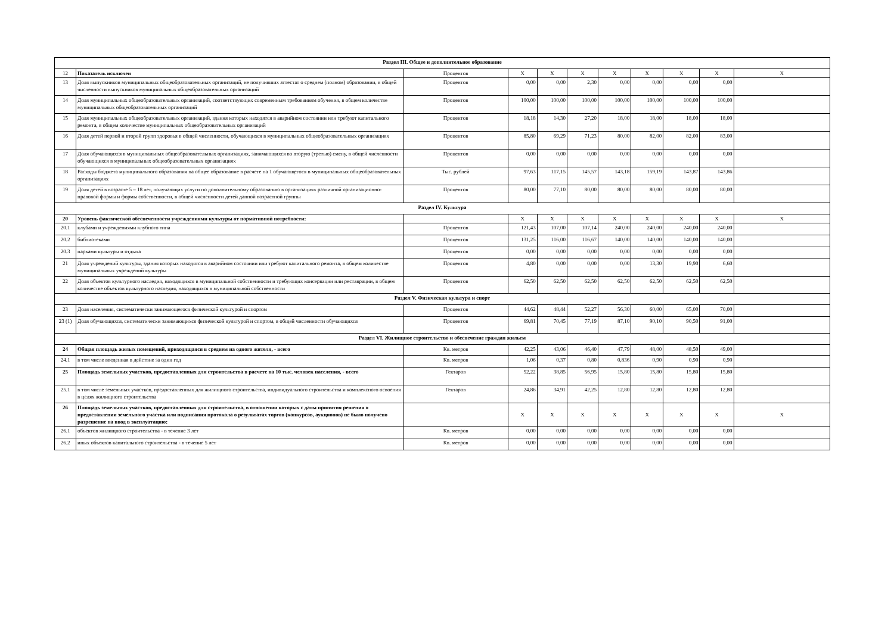| Раздел III. Общее и дополнительное образование | | | | | | | | | | |
| 12 | Показатель исключен | Процентов | X | X | X | X | X | X | X | X |
| 13 | Доля выпускников муниципальных общеобразовательных организаций, не получивших аттестат о среднем (полном) образовании, в общей численности выпускников муниципальных общеобразовательных организаций | Процентов | 0,00 | 0,00 | 2,30 | 0,00 | 0,00 | 0,00 | 0,00 | |
| 14 | Доля муниципальных общеобразовательных организаций, соответствующих современным требованиям обучения, в общем количестве муниципальных общеобразовательных организаций | Процентов | 100,00 | 100,00 | 100,00 | 100,00 | 100,00 | 100,00 | 100,00 | |
| 15 | Доля муниципальных общеобразовательных организаций, здания которых находятся в аварийном состоянии или требуют капитального ремонта, в общем количестве муниципальных общеобразовательных организаций | Процентов | 18,18 | 14,30 | 27,20 | 18,00 | 18,00 | 18,00 | 18,00 | |
| 16 | Доля детей первой и второй групп здоровья в общей численности, обучающихся в муниципальных общеобразовательных организациях | Процентов | 85,80 | 69,29 | 71,23 | 80,00 | 82,00 | 82,00 | 83,00 | |
| 17 | Доля обучающихся в муниципальных общеобразовательных организациях, занимающихся во вторую (третью) смену, в общей численности обучающихся в муниципальных общеобразовательных организациях | Процентов | 0,00 | 0,00 | 0,00 | 0,00 | 0,00 | 0,00 | 0,00 | |
| 18 | Расходы бюджета муниципального образования на общее образование в расчете на 1 обучающегося в муниципальных общеобразовательных организациях | Тыс. рублей | 97,63 | 117,15 | 145,57 | 143,18 | 159,19 | 143,87 | 143,86 | |
| 19 | Доля детей в возрасте 5 – 18 лет, получающих услуги по дополнительному образованию в организациях различной организационно-правовой формы и формы собственности, в общей численности детей данной возрастной группы | Процентов | 80,00 | 77,10 | 80,00 | 80,00 | 80,00 | 80,00 | 80,00 | |
| Раздел IV. Культура | | | | | | | | | | |
| 20 | Уровень фактической обеспеченности учреждениями культуры от нормативной потребности: | | X | X | X | X | X | X | X | X |
| 20.1 | клубами и учреждениями клубного типа | Процентов | 121,43 | 107,00 | 107,14 | 240,00 | 240,00 | 240,00 | 240,00 | |
| 20.2 | библиотеками | Процентов | 131,25 | 116,00 | 116,67 | 140,00 | 140,00 | 140,00 | 140,00 | |
| 20.3 | парками культуры и отдыха | Процентов | 0,00 | 0,00 | 0,00 | 0,00 | 0,00 | 0,00 | 0,00 | |
| 21 | Доля учреждений культуры, здания которых находятся в аварийном состоянии или требуют капитального ремонта, в общем количестве муниципальных учреждений культуры | Процентов | 4,80 | 0,00 | 0,00 | 0,00 | 13,30 | 19,90 | 6,60 | |
| 22 | Доля объектов культурного наследия, находящихся в муниципальной собственности и требующих консервации или реставрации, в общем количестве объектов культурного наследия, находящихся в муниципальной собственности | Процентов | 62,50 | 62,50 | 62,50 | 62,50 | 62,50 | 62,50 | 62,50 | |
| Раздел V. Физическая культура и спорт | | | | | | | | | | |
| 23 | Доля населения, систематически занимающегося физической культурой и спортом | Процентов | 44,62 | 48,44 | 52,27 | 56,30 | 60,00 | 65,00 | 70,00 | |
| 23 (1) | Доля обучающихся, систематически занимающихся физической культурой и спортом, в общей численности обучающихся | Процентов | 69,81 | 70,45 | 77,19 | 87,10 | 90,10 | 90,50 | 91,00 | |
| Раздел VI. Жилищное строительство и обеспечение граждан жильем | | | | | | | | | | |
| 24 | Общая площадь жилых помещений, приходящаяся в среднем на одного жителя, - всего | Кв. метров | 42,25 | 43,06 | 46,40 | 47,79 | 48,00 | 48,50 | 49,00 | |
| 24.1 | в том числе введенная в действие за один год | Кв. метров | 1,06 | 0,37 | 0,80 | 0,836 | 0,90 | 0,90 | 0,90 | |
| 25 | Площадь земельных участков, предоставленных для строительства в расчете на 10 тыс. человек населения, - всего | Гектаров | 52,22 | 38,85 | 56,95 | 15,80 | 15,80 | 15,80 | 15,80 | |
| 25.1 | в том числе земельных участков, предоставленных для жилищного строительства, индивидуального строительства и комплексного освоения в целях жилищного строительства | Гектаров | 24,86 | 34,91 | 42,25 | 12,80 | 12,80 | 12,80 | 12,80 | |
| 26 | Площадь земельных участков, предоставленных для строительства, в отношении которых с даты принятия решения о предоставлении земельного участка или подписания протокола о результатах торгов (конкурсов, аукционов) не было получено разрешение на ввод в эксплуатацию: | | X | X | X | X | X | X | X | X |
| 26.1 | объектов жилищного строительства - в течение 3 лет | Кв. метров | 0,00 | 0,00 | 0,00 | 0,00 | 0,00 | 0,00 | 0,00 | |
| 26.2 | иных объектов капитального строительства - в течение 5 лет | Кв. метров | 0,00 | 0,00 | 0,00 | 0,00 | 0,00 | 0,00 | 0,00 | |